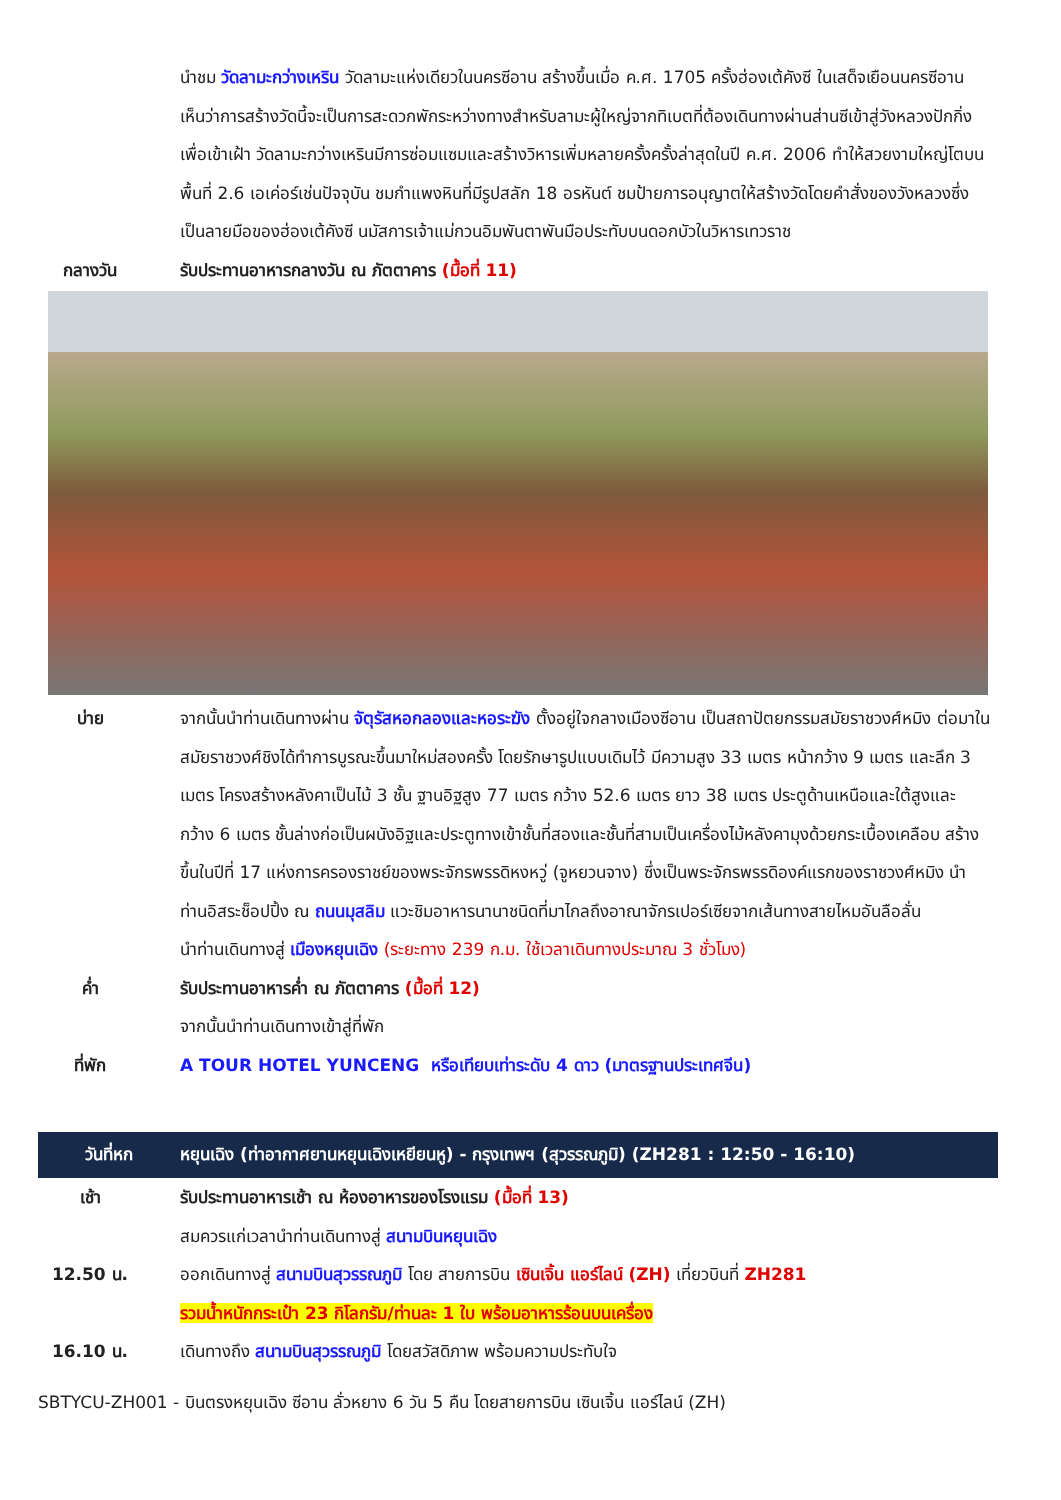นำชม วัดลามะกว่างเหริน วัดลามะแห่งเดียวในนครซีอาน สร้างขึ้นเมื่อ ค.ศ. 1705 ครั้งฮ่องเต้คังซี ในเสด็จเยือนนครซีอาน เห็นว่าการสร้างวัดนี้จะเป็นการสะดวกพักระหว่างทางสำหรับลามะผู้ใหญ่จากทิเบตที่ต้องเดินทางผ่านส่านซีเข้าสู่วังหลวงปักกิ่งเพื่อเข้าเฝ้า วัดลามะกว่างเหรินมีการซ่อมแซมและสร้างวิหารเพิ่มหลายครั้งครั้งล่าสุดในปี ค.ศ. 2006 ทำให้สวยงามใหญ่โตบนพื้นที่ 2.6 เอเค่อร์เช่นปัจจุบัน ชมกำแพงหินที่มีรูปสลัก 18 อรหันต์ ชมป้ายการอนุญาตให้สร้างวัดโดยคำสั่งของวังหลวงซึ่งเป็นลายมือของฮ่องเต้คังซี นมัสการเจ้าแม่กวนอิมพันตาพันมือประทับบนดอกบัวในวิหารเทวราช
กลางวัน รับประทานอาหารกลางวัน ณ ภัตตาคาร (มื้อที่ 11)
บ่าย จากนั้นนำท่านเดินทางผ่าน จัตุรัสหอกลองและหอระฆัง ตั้งอยู่ใจกลางเมืองซีอาน เป็นสถาปัตยกรรมสมัยราชวงศ์หมิง ต่อมาในสมัยราชวงศ์ชิงได้ทำการบูรณะขึ้นมาใหม่สองครั้ง โดยรักษารูปแบบเดิมไว้ มีความสูง 33 เมตร หน้ากว้าง 9 เมตร และลึก 3 เมตร โครงสร้างหลังคาเป็นไม้ 3 ชั้น ฐานอิฐสูง 77 เมตร กว้าง 52.6 เมตร ยาว 38 เมตร ประตูด้านเหนือและใต้สูงและกว้าง 6 เมตร ชั้นล่างก่อเป็นผนังอิฐและประตูทางเข้าชั้นที่สองและชั้นที่สามเป็นเครื่องไม้หลังคามุงด้วยกระเบื้องเคลือบ สร้างขึ้นในปีที่ 17 แห่งการครองราชย์ของพระจักรพรรดิหงหวู่ (จูหยวนจาง) ซึ่งเป็นพระจักรพรรดิองค์แรกของราชวงศ์หมิง นำท่านอิสระช็อปปิ้ง ณ ถนนมุสลิม แวะชิมอาหารนานาชนิดที่มาไกลถึงอาณาจักรเปอร์เซียจากเส้นทางสายไหมอันลือลั่น
นำท่านเดินทางสู่ เมืองหยุนเฉิง (ระยะทาง 239 ก.ม. ใช้เวลาเดินทางประมาณ 3 ชั่วโมง)
ค่ำ รับประทานอาหารค่ำ ณ ภัตตาคาร (มื้อที่ 12)
จากนั้นนำท่านเดินทางเข้าสู่ที่พัก
ที่พัก A TOUR HOTEL YUNCENG หรือเทียบเท่าระดับ 4 ดาว (มาตรฐานประเทศจีน)
วันที่หก
หยุนเฉิง (ท่าอากาศยานหยุนเฉิงเหยียนหู) - กรุงเทพฯ (สุวรรณภูมิ) (ZH281 : 12:50 - 16:10)
เช้า รับประทานอาหารเช้า ณ ห้องอาหารของโรงแรม (มื้อที่ 13)
สมควรแก่เวลานำท่านเดินทางสู่ สนามบินหยุนเฉิง
12.50 น. ออกเดินทางสู่ สนามบินสุวรรณภูมิ โดย สายการบิน เซินเจิ้น แอร์ไลน์ (ZH) เที่ยวบินที่ ZH281
รวมน้ำหนักกระเป๋า 23 กิโลกรัม/ท่านละ 1 ใบ พร้อมอาหารร้อนบนเครื่อง
16.10 น. เดินทางถึง สนามบินสุวรรณภูมิ โดยสวัสดิภาพ พร้อมความประทับใจ
SBTYCU-ZH001 - บินตรงหยุนเฉิง ซีอาน ลั่วหยาง 6 วัน 5 คืน โดยสายการบิน เซินเจิ้น แอร์ไลน์ (ZH)